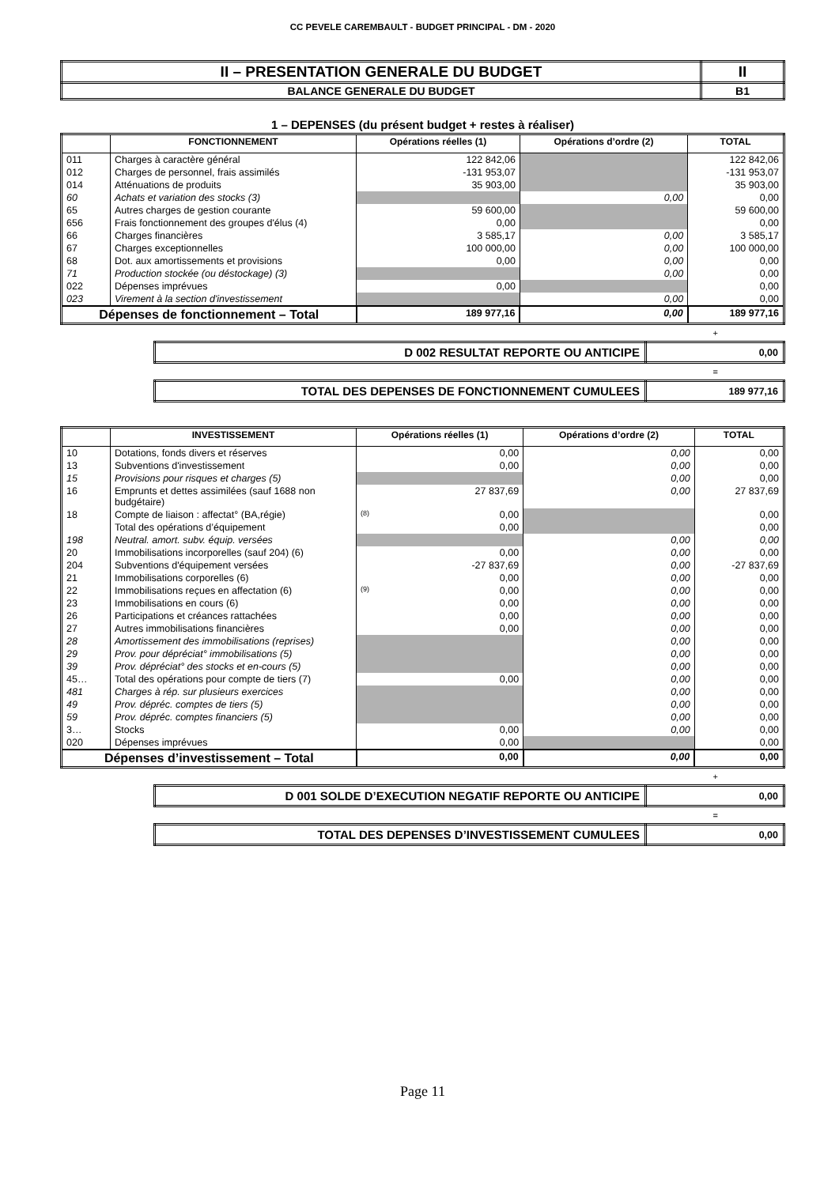CC PEVELE CAREMBAULT - BUDGET PRINCIPAL - DM - 2020
| II – PRESENTATION GENERALE DU BUDGET | II |
| BALANCE GENERALE DU BUDGET | B1 |
1 – DEPENSES (du présent budget + restes à réaliser)
| | FONCTIONNEMENT | Opérations réelles (1) | Opérations d’ordre (2) | TOTAL |
| --- | --- | --- | --- | --- |
| 011 | Charges à caractère général | 122 842,06 | | 122 842,06 |
| 012 | Charges de personnel, frais assimilés | -131 953,07 | | -131 953,07 |
| 014 | Atténuations de produits | 35 903,00 | | 35 903,00 |
| 60 | Achats et variation des stocks (3) | | 0,00 | 0,00 |
| 65 | Autres charges de gestion courante | 59 600,00 | | 59 600,00 |
| 656 | Frais fonctionnement des groupes d'élus (4) | 0,00 | | 0,00 |
| 66 | Charges financières | 3 585,17 | 0,00 | 3 585,17 |
| 67 | Charges exceptionnelles | 100 000,00 | 0,00 | 100 000,00 |
| 68 | Dot. aux amortissements et provisions | 0,00 | 0,00 | 0,00 |
| 71 | Production stockée (ou déstockage) (3) | | 0,00 | 0,00 |
| 022 | Dépenses imprévues | 0,00 | | 0,00 |
| 023 | Virement à la section d'investissement | | 0,00 | 0,00 |
| Dépenses de fonctionnement – Total | | 189 977,16 | 0,00 | 189 977,16 |
+
| D 002 RESULTAT REPORTE OU ANTICIPE | 0,00 |
=
| TOTAL DES DEPENSES DE FONCTIONNEMENT CUMULEES | 189 977,16 |
| | INVESTISSEMENT | Opérations réelles (1) | Opérations d’ordre (2) | TOTAL |
| --- | --- | --- | --- | --- |
| 10 | Dotations, fonds divers et réserves | 0,00 | 0,00 | 0,00 |
| 13 | Subventions d'investissement | 0,00 | 0,00 | 0,00 |
| 15 | Provisions pour risques et charges (5) | | 0,00 | 0,00 |
| 16 | Emprunts et dettes assimilées (sauf 1688 non budgétaire) | 27 837,69 | 0,00 | 27 837,69 |
| 18 | Compte de liaison : affectat° (BA,régie) | (8) 0,00 | | 0,00 |
| | Total des opérations d’équipement | 0,00 | | 0,00 |
| 198 | Neutral. amort. subv. équip. versées | | 0,00 | 0,00 |
| 20 | Immobilisations incorporelles (sauf 204) (6) | 0,00 | 0,00 | 0,00 |
| 204 | Subventions d'équipement versées | -27 837,69 | 0,00 | -27 837,69 |
| 21 | Immobilisations corporelles (6) | 0,00 | 0,00 | 0,00 |
| 22 | Immobilisations reçues en affectation (6) | (9) 0,00 | 0,00 | 0,00 |
| 23 | Immobilisations en cours (6) | 0,00 | 0,00 | 0,00 |
| 26 | Participations et créances rattachées | 0,00 | 0,00 | 0,00 |
| 27 | Autres immobilisations financières | 0,00 | 0,00 | 0,00 |
| 28 | Amortissement des immobilisations (reprises) | | 0,00 | 0,00 |
| 29 | Prov. pour dépréciat° immobilisations (5) | | 0,00 | 0,00 |
| 39 | Prov. dépréciat° des stocks et en-cours (5) | | 0,00 | 0,00 |
| 45… | Total des opérations pour compte de tiers (7) | 0,00 | 0,00 | 0,00 |
| 481 | Charges à rép. sur plusieurs exercices | | 0,00 | 0,00 |
| 49 | Prov. dépréc. comptes de tiers (5) | | 0,00 | 0,00 |
| 59 | Prov. dépréc. comptes financiers (5) | | 0,00 | 0,00 |
| 3… | Stocks | 0,00 | 0,00 | 0,00 |
| 020 | Dépenses imprévues | 0,00 | | 0,00 |
| Dépenses d’investissement – Total | | 0,00 | 0,00 | 0,00 |
+
| D 001 SOLDE D’EXECUTION NEGATIF REPORTE OU ANTICIPE | 0,00 |
=
| TOTAL DES DEPENSES D’INVESTISSEMENT CUMULEES | 0,00 |
Page 11